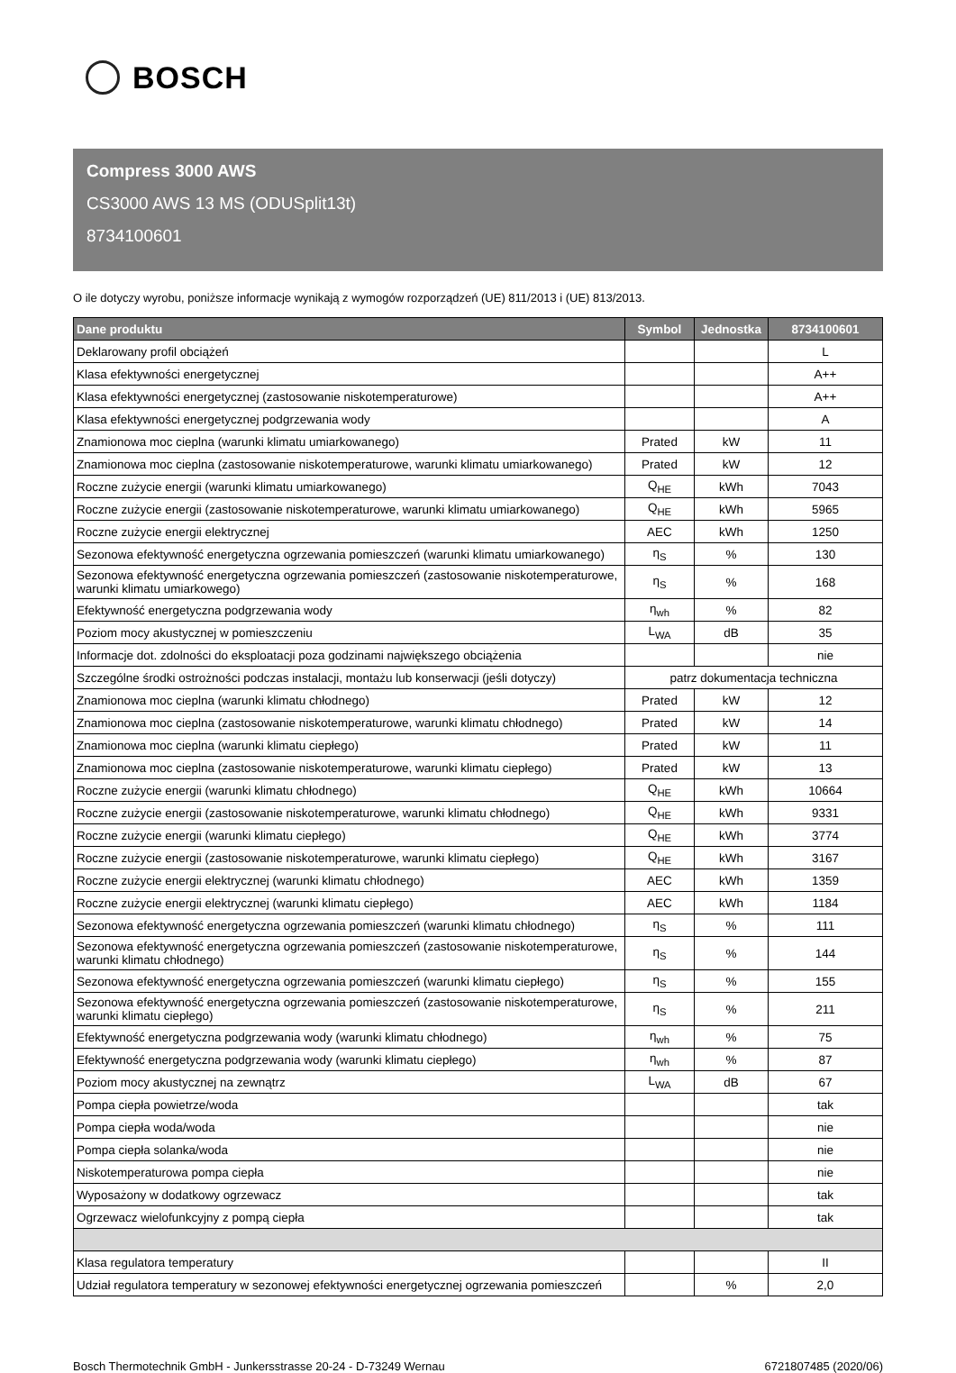BOSCH
Compress 3000 AWS
CS3000 AWS 13 MS (ODUSplit13t)
8734100601
O ile dotyczy wyrobu, poniższe informacje wynikają z wymogów rozporządzeń (UE) 811/2013 i (UE) 813/2013.
| Dane produktu | Symbol | Jednostka | 8734100601 |
| --- | --- | --- | --- |
| Deklarowany profil obciążeń | | | L |
| Klasa efektywności energetycznej | | | A++ |
| Klasa efektywności energetycznej (zastosowanie niskotemperaturowe) | | | A++ |
| Klasa efektywności energetycznej podgrzewania wody | | | A |
| Znamionowa moc cieplna (warunki klimatu umiarkowanego) | Prated | kW | 11 |
| Znamionowa moc cieplna (zastosowanie niskotemperaturowe, warunki klimatu umiarkowanego) | Prated | kW | 12 |
| Roczne zużycie energii (warunki klimatu umiarkowanego) | Q<sub>HE</sub> | kWh | 7043 |
| Roczne zużycie energii (zastosowanie niskotemperaturowe, warunki klimatu umiarkowanego) | Q<sub>HE</sub> | kWh | 5965 |
| Roczne zużycie energii elektrycznej | AEC | kWh | 1250 |
| Sezonowa efektywność energetyczna ogrzewania pomieszczeń (warunki klimatu umiarkowanego) | η<sub>S</sub> | % | 130 |
| Sezonowa efektywność energetyczna ogrzewania pomieszczeń (zastosowanie niskotemperaturowe, warunki klimatu umiarkowego) | η<sub>S</sub> | % | 168 |
| Efektywność energetyczna podgrzewania wody | η<sub>wh</sub> | % | 82 |
| Poziom mocy akustycznej w pomieszczeniu | L<sub>WA</sub> | dB | 35 |
| Informacje dot. zdolności do eksploatacji poza godzinami największego obciążenia | | | nie |
| Szczególne środki ostrożności podczas instalacji, montażu lub konserwacji (jeśli dotyczy) | patrz dokumentacja techniczna | | |
| Znamionowa moc cieplna (warunki klimatu chłodnego) | Prated | kW | 12 |
| Znamionowa moc cieplna (zastosowanie niskotemperaturowe, warunki klimatu chłodnego) | Prated | kW | 14 |
| Znamionowa moc cieplna (warunki klimatu ciepłego) | Prated | kW | 11 |
| Znamionowa moc cieplna (zastosowanie niskotemperaturowe, warunki klimatu ciepłego) | Prated | kW | 13 |
| Roczne zużycie energii (warunki klimatu chłodnego) | Q<sub>HE</sub> | kWh | 10664 |
| Roczne zużycie energii (zastosowanie niskotemperaturowe, warunki klimatu chłodnego) | Q<sub>HE</sub> | kWh | 9331 |
| Roczne zużycie energii (warunki klimatu ciepłego) | Q<sub>HE</sub> | kWh | 3774 |
| Roczne zużycie energii (zastosowanie niskotemperaturowe, warunki klimatu ciepłego) | Q<sub>HE</sub> | kWh | 3167 |
| Roczne zużycie energii elektrycznej (warunki klimatu chłodnego) | AEC | kWh | 1359 |
| Roczne zużycie energii elektrycznej (warunki klimatu ciepłego) | AEC | kWh | 1184 |
| Sezonowa efektywność energetyczna ogrzewania pomieszczeń (warunki klimatu chłodnego) | η<sub>S</sub> | % | 111 |
| Sezonowa efektywność energetyczna ogrzewania pomieszczeń (zastosowanie niskotemperaturowe, warunki klimatu chłodnego) | η<sub>S</sub> | % | 144 |
| Sezonowa efektywność energetyczna ogrzewania pomieszczeń (warunki klimatu ciepłego) | η<sub>S</sub> | % | 155 |
| Sezonowa efektywność energetyczna ogrzewania pomieszczeń (zastosowanie niskotemperaturowe, warunki klimatu ciepłego) | η<sub>S</sub> | % | 211 |
| Efektywność energetyczna podgrzewania wody (warunki klimatu chłodnego) | η<sub>wh</sub> | % | 75 |
| Efektywność energetyczna podgrzewania wody (warunki klimatu ciepłego) | η<sub>wh</sub> | % | 87 |
| Poziom mocy akustycznej na zewnątrz | L<sub>WA</sub> | dB | 67 |
| Pompa ciepła powietrze/woda | | | tak |
| Pompa ciepła woda/woda | | | nie |
| Pompa ciepła solanka/woda | | | nie |
| Niskotemperaturowa pompa ciepła | | | nie |
| Wyposażony w dodatkowy ogrzewacz | | | tak |
| Ogrzewacz wielofunkcyjny z pompą ciepła | | | tak |
| Klasa regulatora temperatury | | | II |
| Udział regulatora temperatury w sezonowej efektywności energetycznej ogrzewania pomieszczeń | | % | 2,0 |
Bosch Thermotechnik GmbH - Junkersstrasse 20-24 - D-73249 Wernau 6721807485 (2020/06)